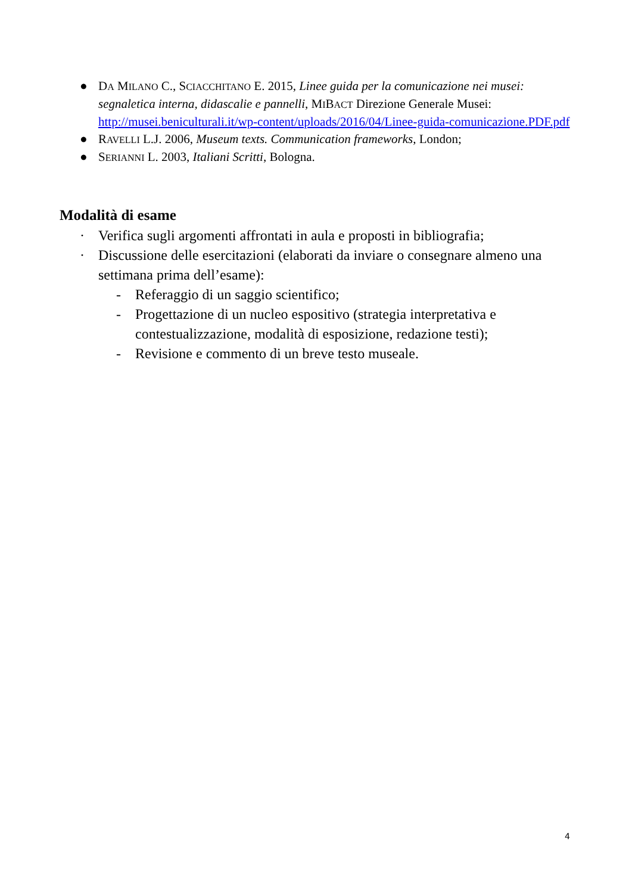● DA MILANO C., SCIACCHITANO E. 2015, Linee guida per la comunicazione nei musei: segnaletica interna, didascalie e pannelli, MIBACT Direzione Generale Musei: http://musei.beniculturali.it/wp-content/uploads/2016/04/Linee-guida-comunicazione.PDF.pdf
● RAVELLI L.J. 2006, Museum texts. Communication frameworks, London;
● SERIANNI L. 2003, Italiani Scritti, Bologna.
Modalità di esame
· Verifica sugli argomenti affrontati in aula e proposti in bibliografia;
· Discussione delle esercitazioni (elaborati da inviare o consegnare almeno una settimana prima dell’esame):
- Referaggio di un saggio scientifico;
- Progettazione di un nucleo espositivo (strategia interpretativa e contestualizzazione, modalità di esposizione, redazione testi);
- Revisione e commento di un breve testo museale.
4